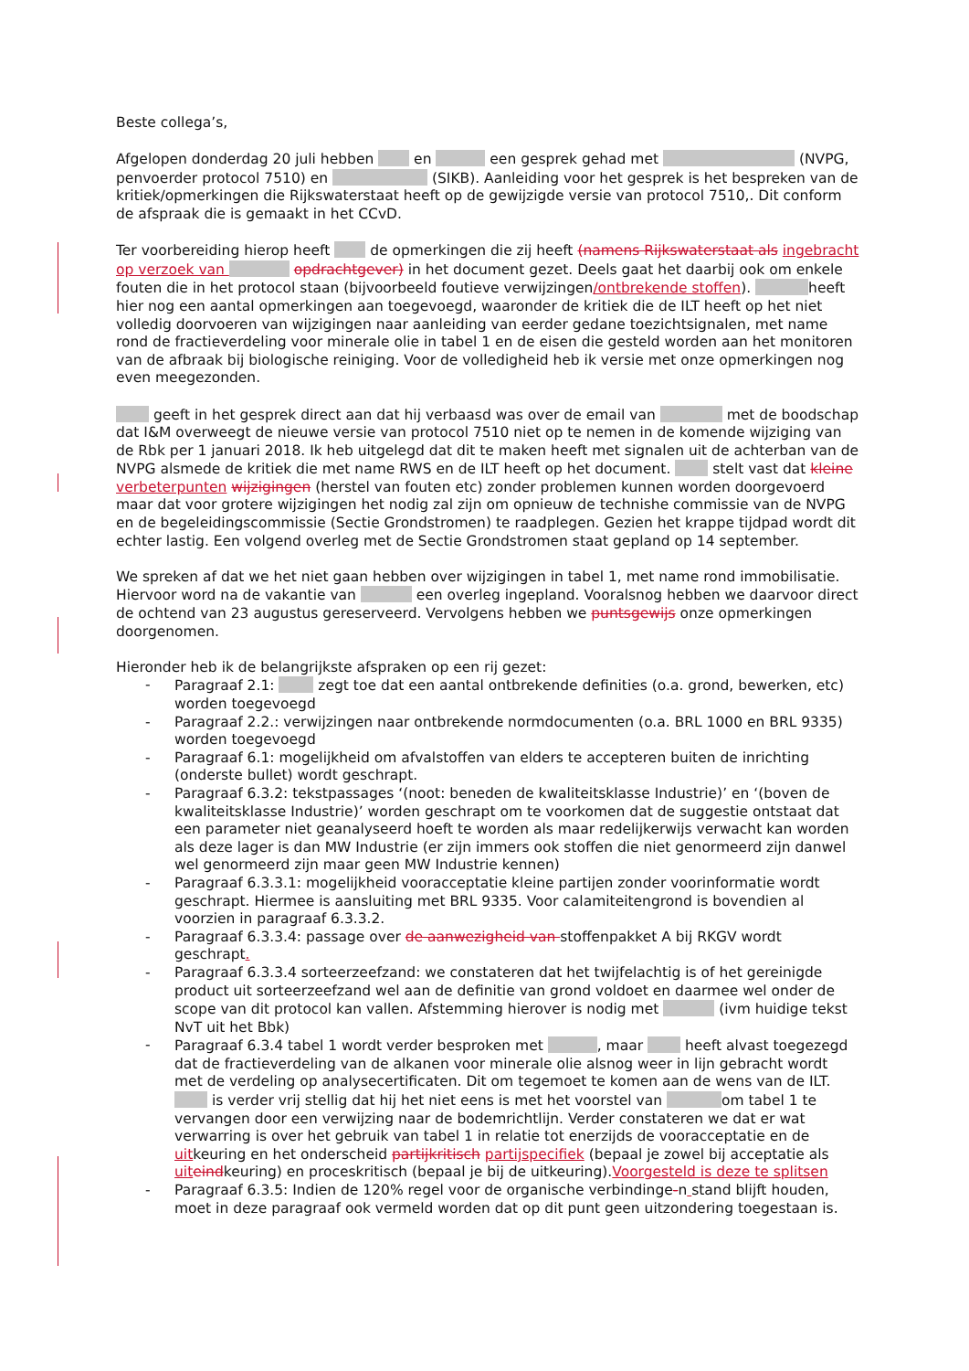Beste collega’s,
Afgelopen donderdag 20 juli hebben en een gesprek gehad met (NVPG, penvoerder protocol 7510) en (SIKB). Aanleiding voor het gesprek is het bespreken van de kritiek/opmerkingen die Rijkswaterstaat heeft op de gewijzigde versie van protocol 7510,. Dit conform de afspraak die is gemaakt in het CCvD.
Ter voorbereiding hierop heeft de opmerkingen die zij heeft (namens Rijkswaterstaat als ingebracht op verzoek van opdrachtgever) in het document gezet. Deels gaat het daarbij ook om enkele fouten die in het protocol staan (bijvoorbeeld foutieve verwijzingen/ontbrekende stoffen). heeft hier nog een aantal opmerkingen aan toegevoegd, waaronder de kritiek die de ILT heeft op het niet volledig doorvoeren van wijzigingen naar aanleiding van eerder gedane toezichtsignalen, met name rond de fractieverdeling voor minerale olie in tabel 1 en de eisen die gesteld worden aan het monitoren van de afbraak bij biologische reiniging. Voor de volledigheid heb ik versie met onze opmerkingen nog even meegezonden.
geeft in het gesprek direct aan dat hij verbaasd was over de email van met de boodschap dat I&M overweegt de nieuwe versie van protocol 7510 niet op te nemen in de komende wijziging van de Rbk per 1 januari 2018. Ik heb uitgelegd dat dit te maken heeft met signalen uit de achterban van de NVPG alsmede de kritiek die met name RWS en de ILT heeft op het document. stelt vast dat kleine verbeterpunten wijzigingen (herstel van fouten etc) zonder problemen kunnen worden doorgevoerd maar dat voor grotere wijzigingen het nodig zal zijn om opnieuw de technishe commissie van de NVPG en de begeleidingscommissie (Sectie Grondstromen) te raadplegen. Gezien het krappe tijdpad wordt dit echter lastig. Een volgend overleg met de Sectie Grondstromen staat gepland op 14 september.
We spreken af dat we het niet gaan hebben over wijzigingen in tabel 1, met name rond immobilisatie. Hiervoor word na de vakantie van een overleg ingepland. Vooralsnog hebben we daarvoor direct de ochtend van 23 augustus gereserveerd. Vervolgens hebben we puntsgewijs onze opmerkingen doorgenomen.
Hieronder heb ik de belangrijkste afspraken op een rij gezet:
- Paragraaf 2.1: zegt toe dat een aantal ontbrekende definities (o.a. grond, bewerken, etc) worden toegevoegd
- Paragraaf 2.2.: verwijzingen naar ontbrekende normdocumenten (o.a. BRL 1000 en BRL 9335) worden toegevoegd
- Paragraaf 6.1: mogelijkheid om afvalstoffen van elders te accepteren buiten de inrichting (onderste bullet) wordt geschrapt.
- Paragraaf 6.3.2: tekstpassages ‘(noot: beneden de kwaliteitsklasse Industrie)’ en ‘(boven de kwaliteitsklasse Industrie)’ worden geschrapt om te voorkomen dat de suggestie ontstaat dat een parameter niet geanalyseerd hoeft te worden als maar redelijkerwijs verwacht kan worden als deze lager is dan MW Industrie (er zijn immers ook stoffen die niet genormeerd zijn danwel wel genormeerd zijn maar geen MW Industrie kennen)
- Paragraaf 6.3.3.1: mogelijkheid vooracceptatie kleine partijen zonder voorinformatie wordt geschrapt. Hiermee is aansluiting met BRL 9335. Voor calamiteitengrond is bovendien al voorzien in paragraaf 6.3.3.2.
- Paragraaf 6.3.3.4: passage over de aanwezigheid van stoffenpakket A bij RKGV wordt geschrapt.
- Paragraaf 6.3.3.4 sorteerzeefzand: we constateren dat het twijfelachtig is of het gereinigde product uit sorteerzeefzand wel aan de definitie van grond voldoet en daarmee wel onder de scope van dit protocol kan vallen. Afstemming hierover is nodig met (ivm huidige tekst NvT uit het Bbk)
- Paragraaf 6.3.4 tabel 1 wordt verder besproken met , maar heeft alvast toegezegd dat de fractieverdeling van de alkanen voor minerale olie alsnog weer in lijn gebracht wordt met de verdeling op analysecertificaten. Dit om tegemoet te komen aan de wens van de ILT. is verder vrij stellig dat hij het niet eens is met het voorstel van om tabel 1 te vervangen door een verwijzing naar de bodemrichtlijn. Verder constateren we dat er wat verwarring is over het gebruik van tabel 1 in relatie tot enerzijds de vooracceptatie en de uitkeuring en het onderscheid partijkritisch partijspecifiek (bepaal je zowel bij acceptatie als uit eindkeuring) en proceskritisch (bepaal je bij de uitkeuring).Voorgesteld is deze te splitsen
- Paragraaf 6.3.5: Indien de 120% regel voor de organische verbindinge-n stand blijft houden, moet in deze paragraaf ook vermeld worden dat op dit punt geen uitzondering toegestaan is.